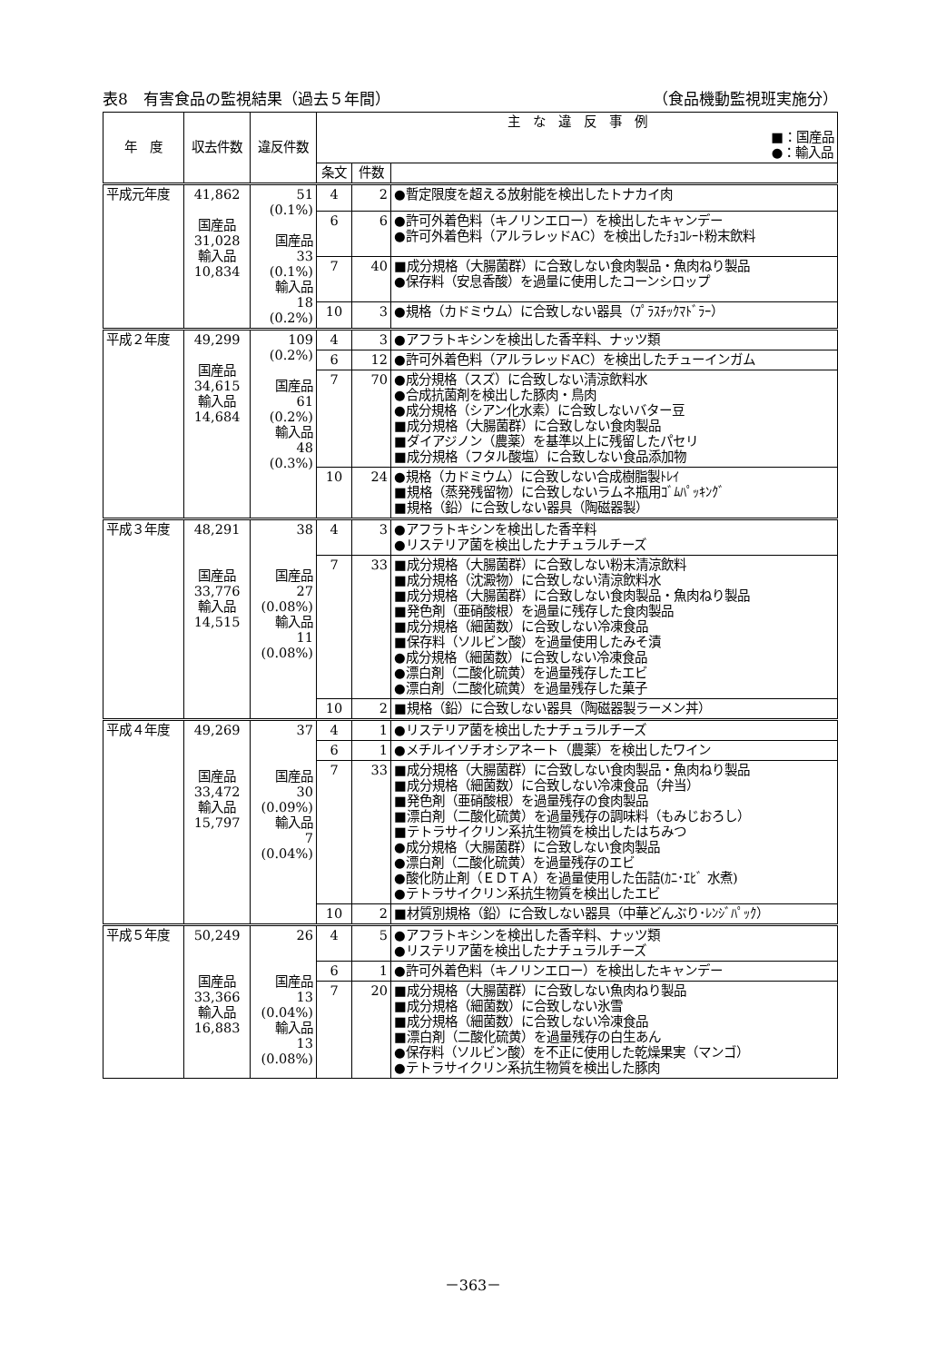表8　有害食品の監視結果（過去５年間） （食品機動監視班実施分）
| 年 度 | 収去件数 | 違反件数 | 主 な 違 反 事 例 ■：国産品 ●：輸入品 | | |
| --- | --- | --- | --- | --- | --- |
| | | | 条文 | 件数 | |
| 平成元年度 | 41,862 国産品 31,028 輸入品 10,834 | 51 (0.1%) 国産品 33 (0.1%) 輸入品 18 (0.2%) | 4 | 2 | ●暫定限度を超える放射能を検出したトナカイ肉 |
| | | | 6 | 6 | ●許可外着色料（キノリンエロー）を検出したキャンデー ●許可外着色料（アルラレッドAC）を検出したﾁｮｺﾚｰﾄ粉末飲料 |
| | | | 7 | 40 | ■成分規格（大腸菌群）に合致しない食肉製品・魚肉ねり製品 ●保存料（安息香酸）を過量に使用したコーンシロップ |
| | | | 10 | 3 | ●規格（カドミウム）に合致しない器具（ﾌﾟﾗｽﾁｯｸﾏﾄﾞﾗｰ） |
| 平成２年度 | 49,299 国産品 34,615 輸入品 14,684 | 109 (0.2%) 国産品 61 (0.2%) 輸入品 48 (0.3%) | 4 | 3 | ●アフラトキシンを検出した香辛料、ナッツ類 |
| | | | 6 | 12 | ●許可外着色料（アルラレッドAC）を検出したチューインガム |
| | | | 7 | 70 | ●成分規格（スズ）に合致しない清涼飲料水 ●合成抗菌剤を検出した豚肉・鳥肉 ●成分規格（シアン化水素）に合致しないバター豆 ■成分規格（大腸菌群）に合致しない食肉製品 ■ダイアジノン（農薬）を基準以上に残留したパセリ ■成分規格（フタル酸塩）に合致しない食品添加物 |
| | | | 10 | 24 | ●規格（カドミウム）に合致しない合成樹脂製ﾄﾚｲ ■規格（蒸発残留物）に合致しないラムネ瓶用ｺﾞﾑﾊﾟｯｷﾝｸﾞ ■規格（鉛）に合致しない器具（陶磁器製） |
| 平成３年度 | 48,291 国産品 33,776 輸入品 14,515 | 38 国産品 27 (0.08%) 輸入品 11 (0.08%) | 4 | 3 | ●アフラトキシンを検出した香辛料 ●リステリア菌を検出したナチュラルチーズ |
| | | | 7 | 33 | ■成分規格（大腸菌群）に合致しない粉末清涼飲料 ■成分規格（沈澱物）に合致しない清涼飲料水 ■成分規格（大腸菌群）に合致しない食肉製品・魚肉ねり製品 ■発色剤（亜硝酸根）を過量に残存した食肉製品 ■成分規格（細菌数）に合致しない冷凍食品 ■保存料（ソルビン酸）を過量使用したみそ漬 ●成分規格（細菌数）に合致しない冷凍食品 ●漂白剤（二酸化硫黄）を過量残存したエビ ●漂白剤（二酸化硫黄）を過量残存した菓子 |
| | | | 10 | 2 | ■規格（鉛）に合致しない器具（陶磁器製ラーメン丼） |
| 平成４年度 | 49,269 国産品 33,472 輸入品 15,797 | 37 国産品 30 (0.09%) 輸入品 7 (0.04%) | 4 | 1 | ●リステリア菌を検出したナチュラルチーズ |
| | | | 6 | 1 | ●メチルイソチオシアネート（農薬）を検出したワイン |
| | | | 7 | 33 | ■成分規格（大腸菌群）に合致しない食肉製品・魚肉ねり製品 ■成分規格（細菌数）に合致しない冷凍食品（弁当） ■発色剤（亜硝酸根）を過量残存の食肉製品 ■漂白剤（二酸化硫黄）を過量残存の調味料（もみじおろし） ■テトラサイクリン系抗生物質を検出したはちみつ ●成分規格（大腸菌群）に合致しない食肉製品 ●漂白剤（二酸化硫黄）を過量残存のエビ ●酸化防止剤（ＥＤＴＡ）を過量使用した缶詰(ｶﾆ･ｴﾋﾞ 水煮) ●テトラサイクリン系抗生物質を検出したエビ |
| | | | 10 | 2 | ■材質別規格（鉛）に合致しない器具（中華どんぶり･ﾚﾝｼﾞﾊﾟｯｸ） |
| 平成５年度 | 50,249 国産品 33,366 輸入品 16,883 | 26 国産品 13 (0.04%) 輸入品 13 (0.08%) | 4 | 5 | ●アフラトキシンを検出した香辛料、ナッツ類 ●リステリア菌を検出したナチュラルチーズ |
| | | | 6 | 1 | ●許可外着色料（キノリンエロー）を検出したキャンデー |
| | | | 7 | 20 | ■成分規格（大腸菌群）に合致しない魚肉ねり製品 ■成分規格（細菌数）に合致しない氷雪 ■成分規格（細菌数）に合致しない冷凍食品 ■漂白剤（二酸化硫黄）を過量残存の白生あん ●保存料（ソルビン酸）を不正に使用した乾燥果実（マンゴ） ●テトラサイクリン系抗生物質を検出した豚肉 |
－363－